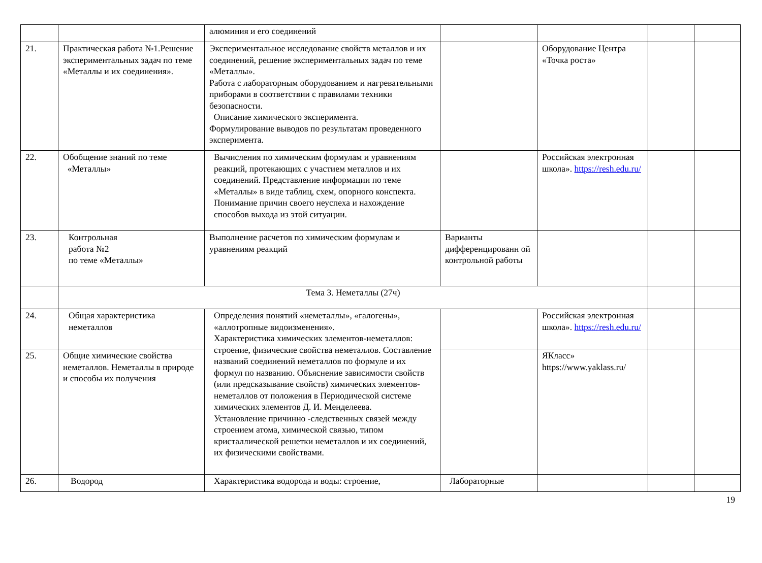| | | алюминия и его соединений | | | | |
| 21. | Практическая работа №1.Решение экспериментальных задач по теме «Металлы и их соединения». | Экспериментальное исследование свойств металлов и их соединений, решение экспериментальных задач по теме «Металлы». Работа с лабораторным оборудованием и нагревательными приборами в соответствии с правилами техники безопасности. Описание химического эксперимента. Формулирование выводов по результатам проведенного эксперимента. | | Оборудование Центра «Точка роста» | | |
| 22. | Обобщение знаний по теме «Металлы» | Вычисления по химическим формулам и уравнениям реакций, протекающих с участием металлов и их соединений. Представление информации по теме «Металлы» в виде таблиц, схем, опорного конспекта. Понимание причин своего неуспеха и нахождение способов выхода из этой ситуации. | | Российская электронная школа». https://resh.edu.ru/ | | |
| 23. | Контрольная работа №2 по теме «Металлы» | Выполнение расчетов по химическим формулам и уравнениям реакций | Варианты дифференцированн ой контрольной работы | | | |
| | Тема 3. Неметаллы (27ч) | | | | | |
| 24. | Общая характеристика неметаллов | Определения понятий «неметаллы», «галогены», «аллотропные видоизменения». Характеристика химических элементов-неметаллов: строение, физические свойства неметаллов. Составление названий соединений неметаллов по формуле и их формул по названию. Объяснение зависимости свойств (или предсказывание свойств) химических элементов-неметаллов от положения в Периодической системе химических элементов Д. И. Менделеева. Установление причинно -следственных связей между строением атома, химической связью, типом кристаллической решетки неметаллов и их соединений, их физическими свойствами. | | Российская электронная школа». https://resh.edu.ru/ | | |
| 25. | Общие химические свойства неметаллов. Неметаллы в природе и способы их получения | | | ЯКласс» https://www.yaklass.ru/ | | |
| 26. | Водород | Характеристика водорода и воды: строение, | Лабораторные | | | |
19